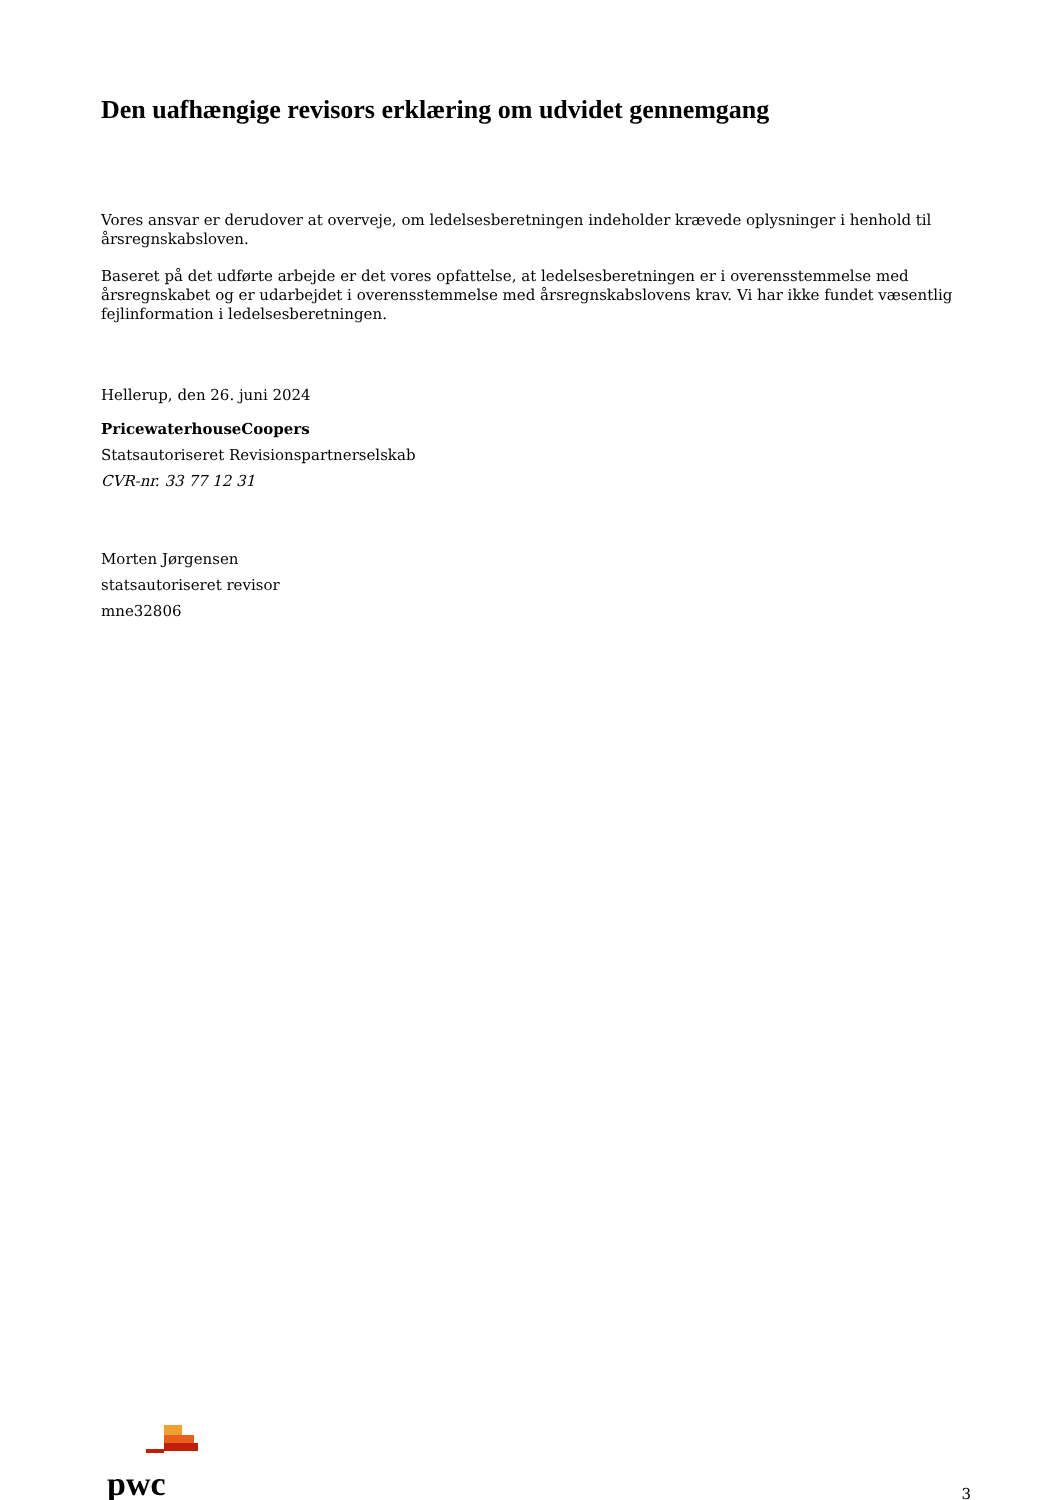Den uafhængige revisors erklæring om udvidet gennemgang
Vores ansvar er derudover at overveje, om ledelsesberetningen indeholder krævede oplysninger i henhold til årsregnskabsloven.
Baseret på det udførte arbejde er det vores opfattelse, at ledelsesberetningen er i overensstemmelse med årsregnskabet og er udarbejdet i overensstemmelse med årsregnskabslovens krav. Vi har ikke fundet væsentlig fejlinformation i ledelsesberetningen.
Hellerup, den 26. juni 2024
PricewaterhouseCoopers
Statsautoriseret Revisionspartnerselskab
CVR-nr. 33 77 12 31
Morten Jørgensen
statsautoriseret revisor
mne32806
pwc
3